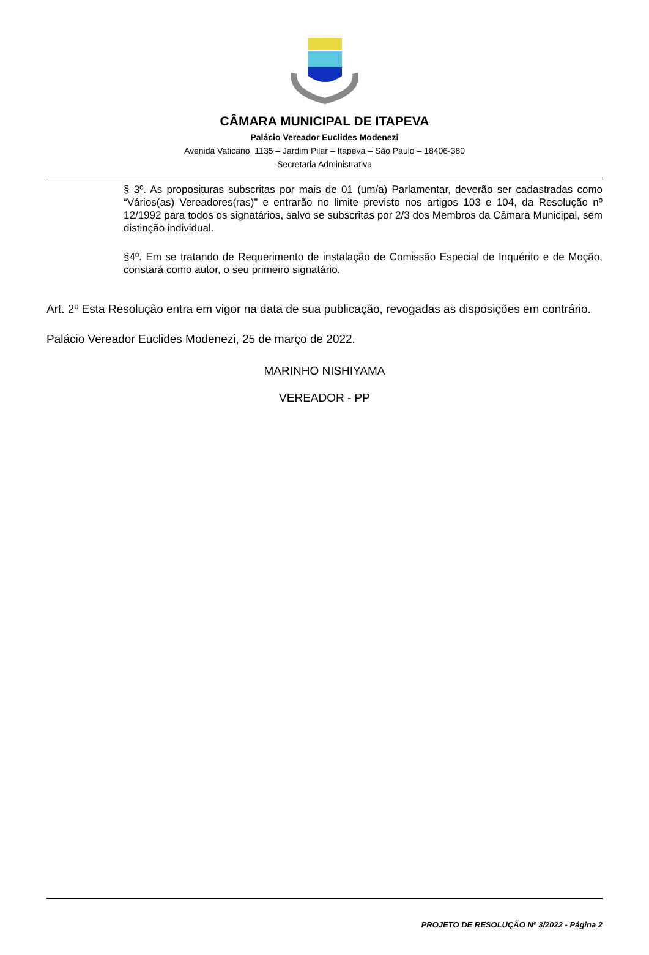CÂMARA MUNICIPAL DE ITAPEVA
Palácio Vereador Euclides Modenezi
Avenida Vaticano, 1135 – Jardim Pilar – Itapeva – São Paulo – 18406-380
Secretaria Administrativa
§ 3º. As proposituras subscritas por mais de 01 (um/a) Parlamentar, deverão ser cadastradas como “Vários(as) Vereadores(ras)” e entrarão no limite previsto nos artigos 103 e 104, da Resolução nº 12/1992 para todos os signatários, salvo se subscritas por 2/3 dos Membros da Câmara Municipal, sem distinção individual.
§4º. Em se tratando de Requerimento de instalação de Comissão Especial de Inquérito e de Moção, constará como autor, o seu primeiro signatário.
Art. 2º Esta Resolução entra em vigor na data de sua publicação, revogadas as disposições em contrário.
Palácio Vereador Euclides Modenezi, 25 de março de 2022.
MARINHO NISHIYAMA
VEREADOR - PP
PROJETO DE RESOLUÇÃO Nº 3/2022 - Página 2